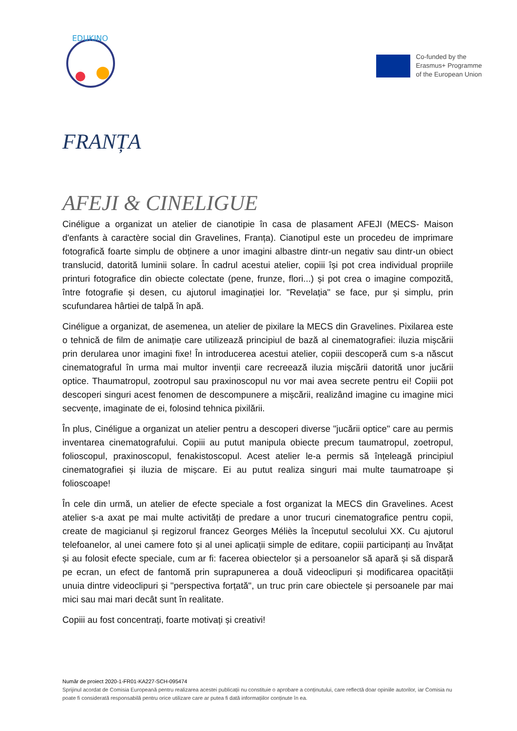EDUKINO
Co-funded by the
Erasmus+ Programme
of the European Union
FRANȚA
AFEJI & CINELIGUE
Cinéligue a organizat un atelier de cianotipie în casa de plasament AFEJI (MECS- Maison d'enfants à caractère social din Gravelines, Franța). Cianotipul este un procedeu de imprimare fotografică foarte simplu de obținere a unor imagini albastre dintr-un negativ sau dintr-un obiect translucid, datorită luminii solare. În cadrul acestui atelier, copiii își pot crea individual propriile printuri fotografice din obiecte colectate (pene, frunze, flori...) și pot crea o imagine compozită, între fotografie și desen, cu ajutorul imaginației lor. "Revelația" se face, pur și simplu, prin scufundarea hârtiei de talpă în apă.
Cinéligue a organizat, de asemenea, un atelier de pixilare la MECS din Gravelines. Pixilarea este o tehnică de film de animație care utilizează principiul de bază al cinematografiei: iluzia mișcării prin derularea unor imagini fixe! În introducerea acestui atelier, copiii descoperă cum s-a născut cinematograful în urma mai multor invenții care recreează iluzia mișcării datorită unor jucării optice. Thaumatropul, zootropul sau praxinoscopul nu vor mai avea secrete pentru ei! Copiii pot descoperi singuri acest fenomen de descompunere a mișcării, realizând imagine cu imagine mici secvențe, imaginate de ei, folosind tehnica pixilării.
În plus, Cinéligue a organizat un atelier pentru a descoperi diverse "jucării optice" care au permis inventarea cinematografului. Copiii au putut manipula obiecte precum taumatropul, zoetropul, folioscopul, praxinoscopul, fenakistoscopul. Acest atelier le-a permis să înțeleagă principiul cinematografiei și iluzia de mișcare. Ei au putut realiza singuri mai multe taumatroape și folioscoape!
În cele din urmă, un atelier de efecte speciale a fost organizat la MECS din Gravelines. Acest atelier s-a axat pe mai multe activități de predare a unor trucuri cinematografice pentru copii, create de magicianul și regizorul francez Georges Méliès la începutul secolului XX. Cu ajutorul telefoanelor, al unei camere foto și al unei aplicații simple de editare, copiii participanți au învățat și au folosit efecte speciale, cum ar fi: facerea obiectelor și a persoanelor să apară și să dispară pe ecran, un efect de fantomă prin suprapunerea a două videoclipuri și modificarea opacității unuia dintre videoclipuri și "perspectiva forțată", un truc prin care obiectele și persoanele par mai mici sau mai mari decât sunt în realitate.
Copiii au fost concentrați, foarte motivați și creativi!
Număr de proiect 2020-1-FR01-KA227-SCH-095474
Sprijinul acordat de Comisia Europeană pentru realizarea acestei publicații nu constituie o aprobare a conținutului, care reflectă doar opiniile autorilor, iar Comisia nu poate fi considerată responsabilă pentru orice utilizare care ar putea fi dată informațiilor conținute în ea.